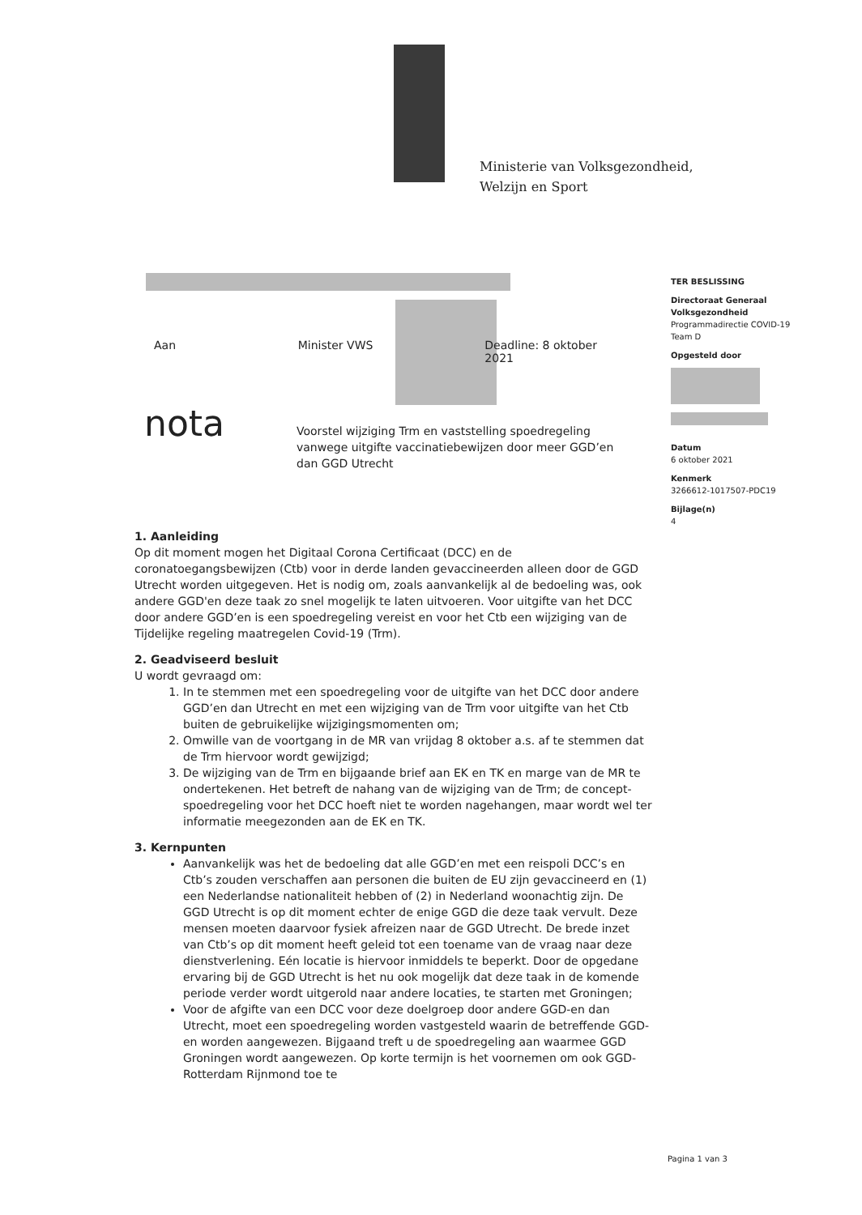Ministerie van Volksgezondheid,
Welzijn en Sport
TER BESLISSING
Directoraat Generaal Volksgezondheid
Programmadirectie COVID-19
Team D
Opgesteld door
Datum
6 oktober 2021
Kenmerk
3266612-1017507-PDC19
Bijlage(n)
4
Aan Minister VWS Deadline: 8 oktober 2021
nota
Voorstel wijziging Trm en vaststelling spoedregeling vanwege uitgifte vaccinatiebewijzen door meer GGD’en dan GGD Utrecht
1. Aanleiding
Op dit moment mogen het Digitaal Corona Certificaat (DCC) en de coronatoegangsbewijzen (Ctb) voor in derde landen gevaccineerden alleen door de GGD Utrecht worden uitgegeven. Het is nodig om, zoals aanvankelijk al de bedoeling was, ook andere GGD'en deze taak zo snel mogelijk te laten uitvoeren. Voor uitgifte van het DCC door andere GGD’en is een spoedregeling vereist en voor het Ctb een wijziging van de Tijdelijke regeling maatregelen Covid-19 (Trm).
2. Geadviseerd besluit
U wordt gevraagd om:
1. In te stemmen met een spoedregeling voor de uitgifte van het DCC door andere GGD’en dan Utrecht en met een wijziging van de Trm voor uitgifte van het Ctb buiten de gebruikelijke wijzigingsmomenten om;
2. Omwille van de voortgang in de MR van vrijdag 8 oktober a.s. af te stemmen dat de Trm hiervoor wordt gewijzigd;
3. De wijziging van de Trm en bijgaande brief aan EK en TK en marge van de MR te ondertekenen. Het betreft de nahang van de wijziging van de Trm; de concept-spoedregeling voor het DCC hoeft niet te worden nagehangen, maar wordt wel ter informatie meegezonden aan de EK en TK.
3. Kernpunten
Aanvankelijk was het de bedoeling dat alle GGD’en met een reispoli DCC’s en Ctb’s zouden verschaffen aan personen die buiten de EU zijn gevaccineerd en (1) een Nederlandse nationaliteit hebben of (2) in Nederland woonachtig zijn. De GGD Utrecht is op dit moment echter de enige GGD die deze taak vervult. Deze mensen moeten daarvoor fysiek afreizen naar de GGD Utrecht. De brede inzet van Ctb’s op dit moment heeft geleid tot een toename van de vraag naar deze dienstverlening. Eén locatie is hiervoor inmiddels te beperkt. Door de opgedane ervaring bij de GGD Utrecht is het nu ook mogelijk dat deze taak in de komende periode verder wordt uitgerold naar andere locaties, te starten met Groningen;
Voor de afgifte van een DCC voor deze doelgroep door andere GGD-en dan Utrecht, moet een spoedregeling worden vastgesteld waarin de betreffende GGD-en worden aangewezen. Bijgaand treft u de spoedregeling aan waarmee GGD Groningen wordt aangewezen. Op korte termijn is het voornemen om ook GGD-Rotterdam Rijnmond toe te
Pagina 1 van 3